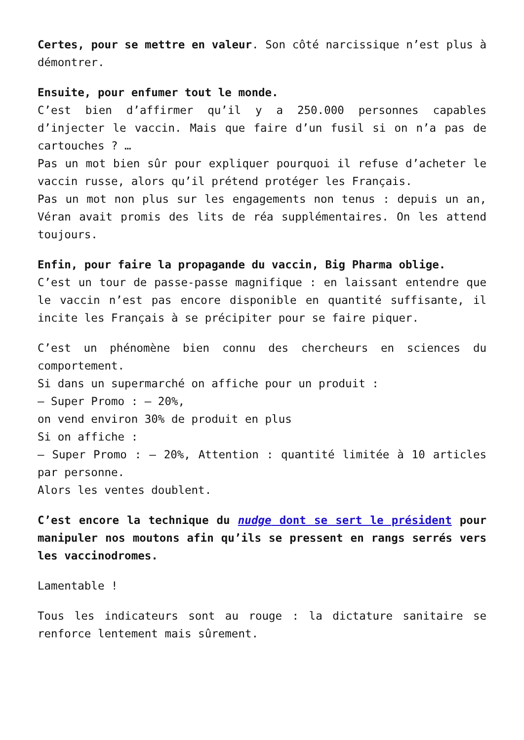Certes, pour se mettre en valeur. Son côté narcissique n’est plus à démontrer.
Ensuite, pour enfumer tout le monde.
C’est bien d’affirmer qu’il y a 250.000 personnes capables d’injecter le vaccin. Mais que faire d’un fusil si on n’a pas de cartouches ? …
Pas un mot bien sûr pour expliquer pourquoi il refuse d’acheter le vaccin russe, alors qu’il prétend protéger les Français.
Pas un mot non plus sur les engagements non tenus : depuis un an, Véran avait promis des lits de réa supplémentaires. On les attend toujours.
Enfin, pour faire la propagande du vaccin, Big Pharma oblige.
C’est un tour de passe-passe magnifique : en laissant entendre que le vaccin n’est pas encore disponible en quantité suffisante, il incite les Français à se précipiter pour se faire piquer.
C’est un phénomène bien connu des chercheurs en sciences du comportement.
Si dans un supermarché on affiche pour un produit :
– Super Promo : – 20%,
on vend environ 30% de produit en plus
Si on affiche :
– Super Promo : – 20%, Attention : quantité limitée à 10 articles par personne.
Alors les ventes doublent.
C’est encore la technique du nudge dont se sert le président pour manipuler nos moutons afin qu’ils se pressent en rangs serrés vers les vaccinodromes.
Lamentable !
Tous les indicateurs sont au rouge : la dictature sanitaire se renforce lentement mais sûrement.